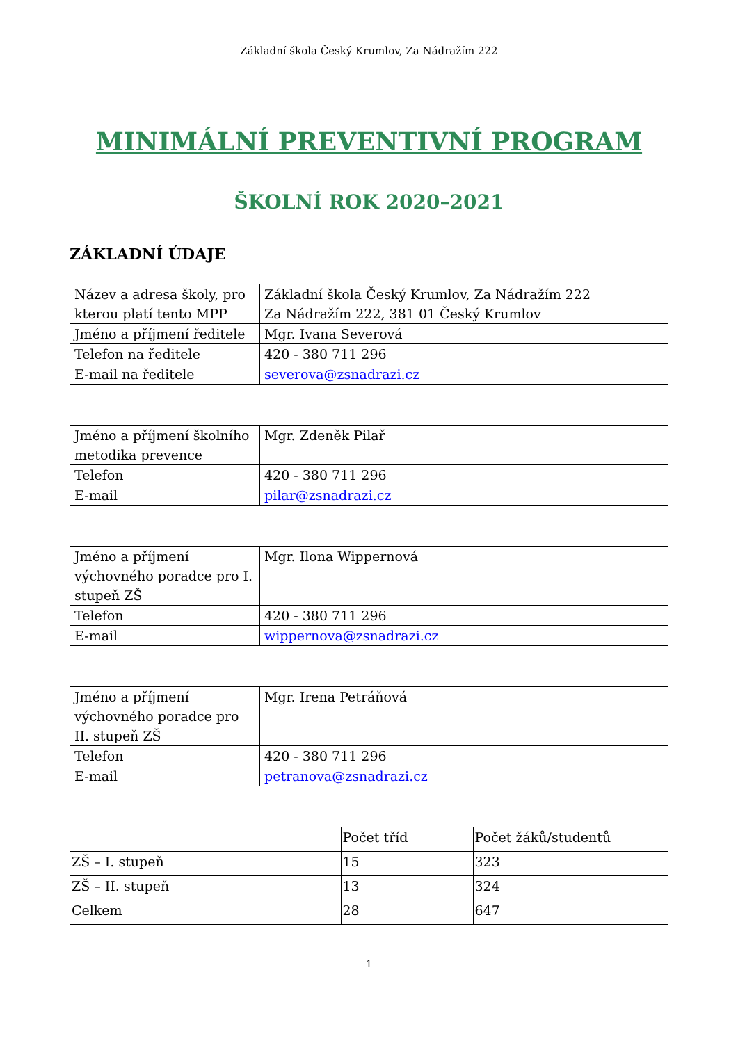Základní škola Český Krumlov, Za Nádražím 222
MINIMÁLNÍ PREVENTIVNÍ PROGRAM
ŠKOLNÍ ROK 2020–2021
ZÁKLADNÍ ÚDAJE
| Název a adresa školy, pro kterou platí tento MPP | Základní škola Český Krumlov, Za Nádražím 222 Za Nádražím 222, 381 01 Český Krumlov |
| Jméno a příjmení ředitele | Mgr. Ivana Severová |
| Telefon na ředitele | 420 - 380 711 296 |
| E-mail na ředitele | severova@zsnadrazi.cz |
| Jméno a příjmení školního metodika prevence | Mgr. Zdeněk Pilař |
| Telefon | 420 - 380 711 296 |
| E-mail | pilar@zsnadrazi.cz |
| Jméno a příjmení výchovného poradce pro I. stupeň ZŠ | Mgr. Ilona Wippernová |
| Telefon | 420 - 380 711 296 |
| E-mail | wippernova@zsnadrazi.cz |
| Jméno a příjmení výchovného poradce pro II. stupeň ZŠ | Mgr. Irena Petráňová |
| Telefon | 420 - 380 711 296 |
| E-mail | petranova@zsnadrazi.cz |
| | Počet tříd | Počet žáků/studentů |
| ZŠ – I. stupeň | 15 | 323 |
| ZŠ – II. stupeň | 13 | 324 |
| Celkem | 28 | 647 |
1